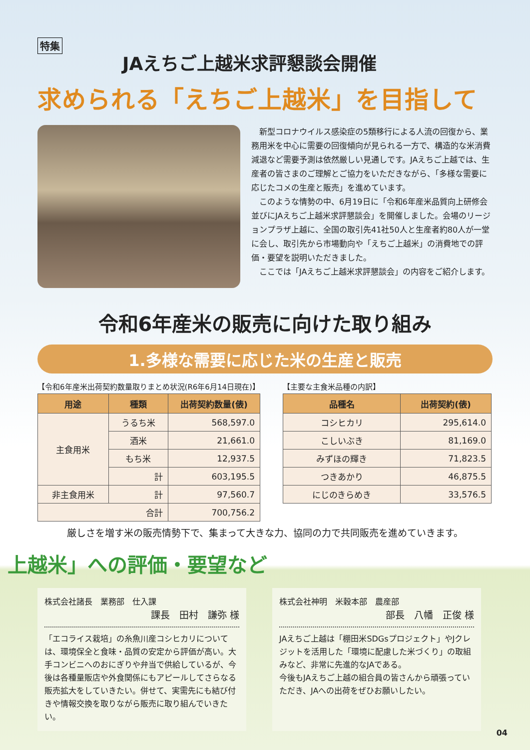特集
JAえちご上越米求評懇談会開催
求められる「えちご上越米」を目指して
新型コロナウイルス感染症の5類移行による人流の回復から、業務用米を中心に需要の回復傾向が見られる一方で、構造的な米消費減退など需要予測は依然厳しい見通しです。JAえちご上越では、生産者の皆さまのご理解とご協力をいただきながら、「多様な需要に応じたコメの生産と販売」を進めています。
このような情勢の中、6月19日に「令和6年産米品質向上研修会並びにJAえちご上越米求評懇談会」を開催しました。会場のリージョンプラザ上越に、全国の取引先41社50人と生産者約80人が一堂に会し、取引先から市場動向や「えちご上越米」の消費地での評価・要望を説明いただきました。
ここでは「JAえちご上越米求評懇談会」の内容をご紹介します。
令和6年産米の販売に向けた取り組み
1.多様な需要に応じた米の生産と販売
【令和6年産米出荷契約数量取りまとめ状況(R6年6月14日現在)】
| 用途 | 種類 | 出荷契約数量(俵) |
| --- | --- | --- |
| 主食用米 | うるち米 | 568,597.0 |
| | 酒米 | 21,661.0 |
| | もち米 | 12,937.5 |
| | 計 | 603,195.5 |
| 非主食用米 | 計 | 97,560.7 |
| 合計 | | 700,756.2 |
【主要な主食米品種の内訳】
| 品種名 | 出荷契約(俵) |
| --- | --- |
| コシヒカリ | 295,614.0 |
| こしいぶき | 81,169.0 |
| みずほの輝き | 71,823.5 |
| つきあかり | 46,875.5 |
| にじのきらめき | 33,576.5 |
厳しさを増す米の販売情勢下で、集まって大きな力、協同の力で共同販売を進めていきます。
上越米」への評価・要望など
株式会社諸長　業務部　仕入課
課長　田村　謙弥 様
「エコライス栽培」の糸魚川産コシヒカリについては、環境保全と食味・品質の安定から評価が高い。大手コンビニへのおにぎりや弁当で供給しているが、今後は各種量販店や外食関係にもアピールしてさらなる販売拡大をしていきたい。併せて、実需先にも結び付きや情報交換を取りながら販売に取り組んでいきたい。
株式会社神明　米穀本部　農産部
部長　八幡　正俊 様
JAえちご上越は「棚田米SDGsプロジェクト」やJクレジットを活用した「環境に配慮した米づくり」の取組みなど、非常に先進的なJAである。
今後もJAえちご上越の組合員の皆さんから頑張っていただき、JAへの出荷をぜひお願いしたい。
04